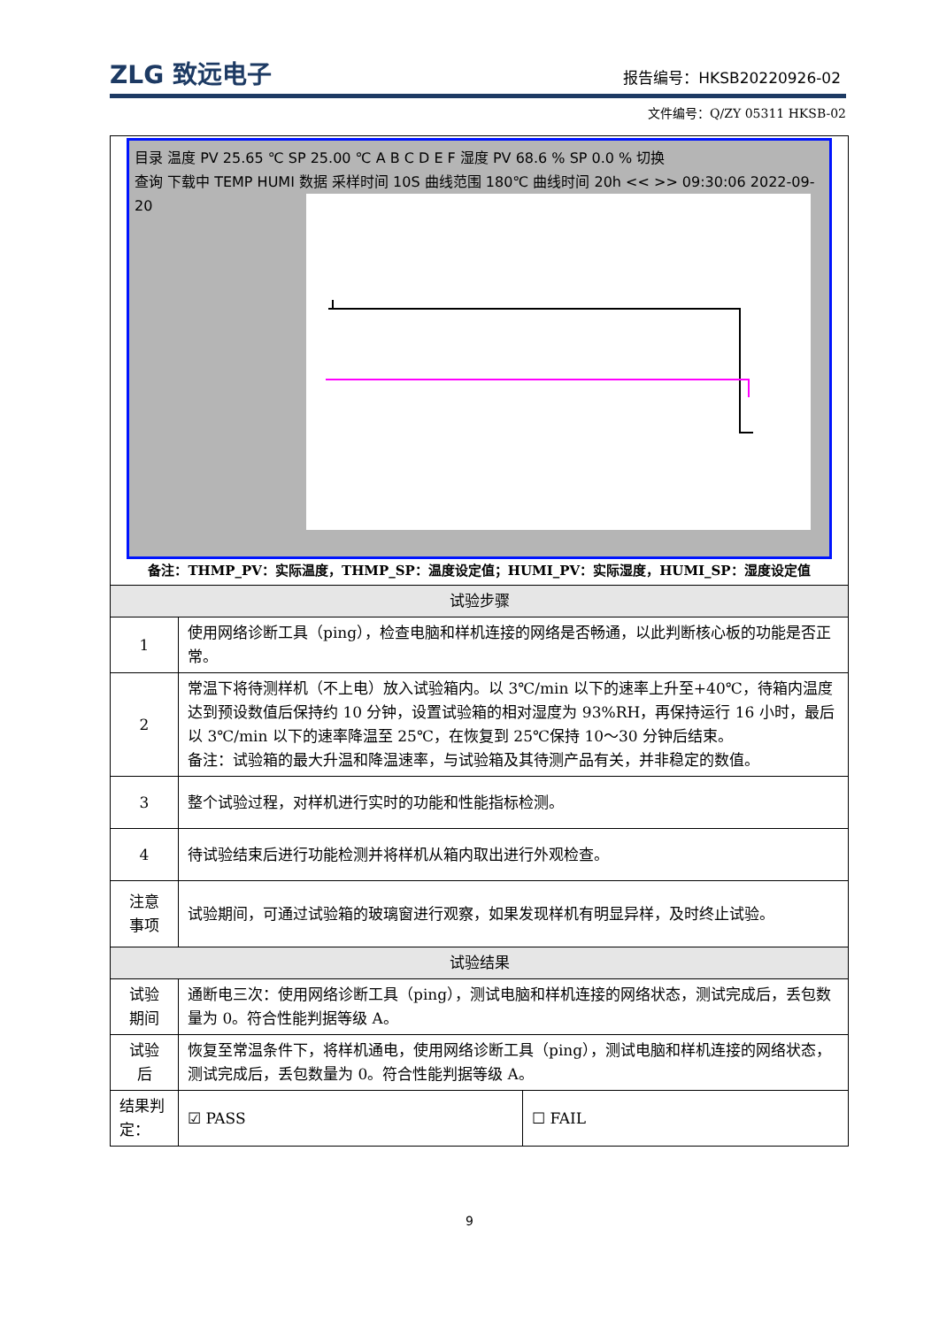ZLG 致远电子 报告编号：HKSB20220926-02
文件编号：Q/ZY 05311 HKSB-02
| 目录 温度 PV 25.65 ℃ SP 25.00 ℃ A B C D E F 湿度 PV 68.6 % SP 0.0 % 切换 查询 下载中 TEMP HUMI 数据 采样时间 10S 曲线范围 180℃ 曲线时间 20h << >> 09:30:06 2022-09-20 备注：THMP_PV：实际温度，THMP_SP：温度设定值；HUMI_PV：实际湿度，HUMI_SP：湿度设定值 | | |
| 试验步骤 | | |
| 1 | 使用网络诊断工具（ping），检查电脑和样机连接的网络是否畅通，以此判断核心板的功能是否正常。 | |
| 2 | 常温下将待测样机（不上电）放入试验箱内。以 3℃/min 以下的速率上升至+40℃，待箱内温度达到预设数值后保持约 10 分钟，设置试验箱的相对湿度为 93%RH，再保持运行 16 小时，最后以 3℃/min 以下的速率降温至 25℃，在恢复到 25℃保持 10～30 分钟后结束。 备注：试验箱的最大升温和降温速率，与试验箱及其待测产品有关，并非稳定的数值。 | |
| 3 | 整个试验过程，对样机进行实时的功能和性能指标检测。 | |
| 4 | 待试验结束后进行功能检测并将样机从箱内取出进行外观检查。 | |
| 注意 事项 | 试验期间，可通过试验箱的玻璃窗进行观察，如果发现样机有明显异样，及时终止试验。 | |
| 试验结果 | | |
| 试验 期间 | 通断电三次：使用网络诊断工具（ping），测试电脑和样机连接的网络状态，测试完成后，丢包数量为 0。符合性能判据等级 A。 | |
| 试验 后 | 恢复至常温条件下，将样机通电，使用网络诊断工具（ping），测试电脑和样机连接的网络状态，测试完成后，丢包数量为 0。符合性能判据等级 A。 | |
| 结果判定： | ☑ PASS | ☐ FAIL |
9